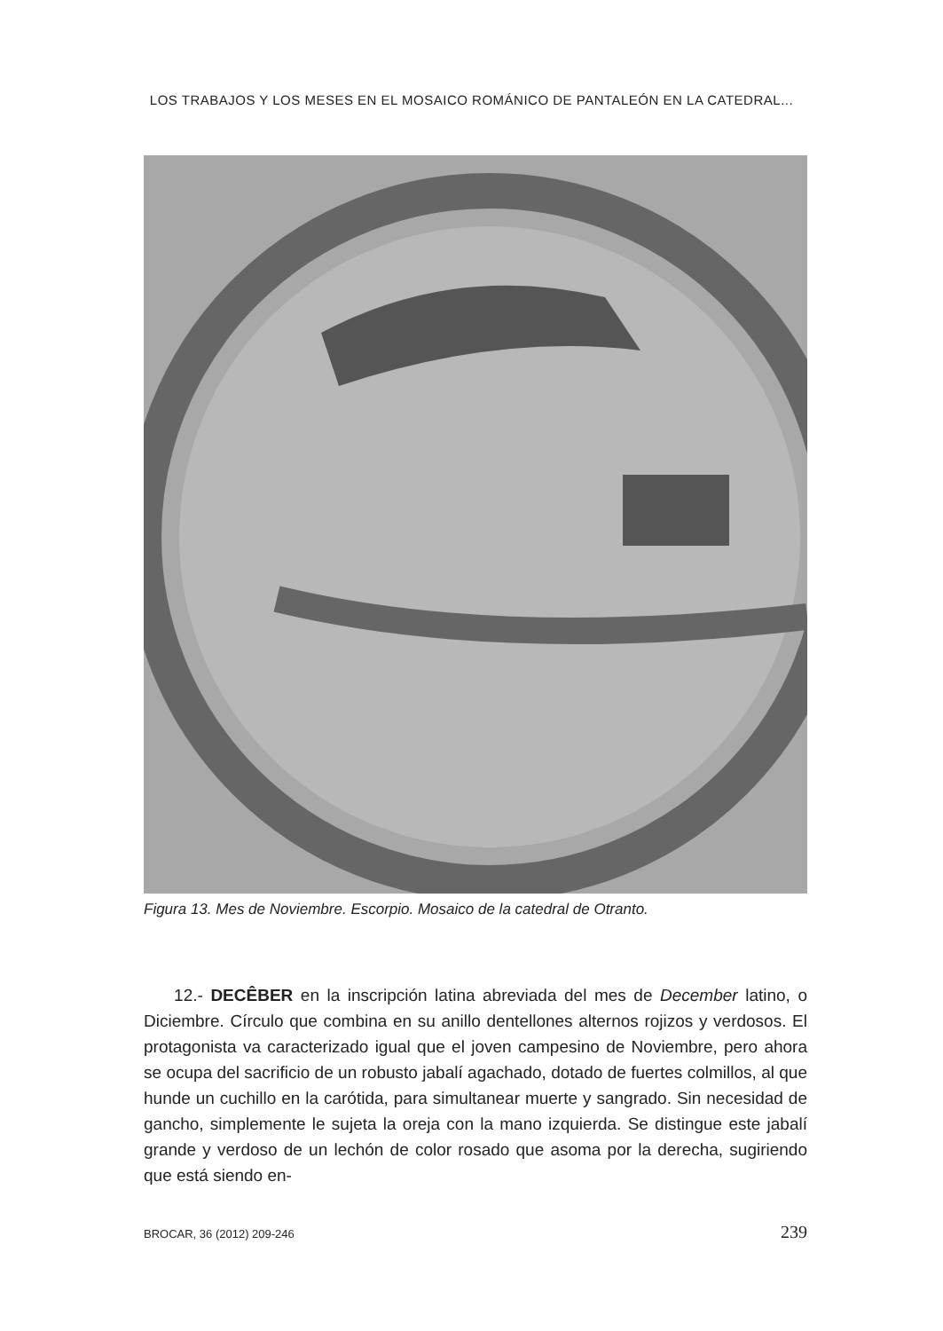LOS TRABAJOS Y LOS MESES EN EL MOSAICO ROMÁNICO DE PANTALEÓN EN LA CATEDRAL...
Figura 13. Mes de Noviembre. Escorpio. Mosaico de la catedral de Otranto.
12.- DECÊBER en la inscripción latina abreviada del mes de December latino, o Diciembre. Círculo que combina en su anillo dentellones alternos rojizos y verdosos. El protagonista va caracterizado igual que el joven campesino de Noviembre, pero ahora se ocupa del sacrificio de un robusto jabalí agachado, dotado de fuertes colmillos, al que hunde un cuchillo en la carótida, para simultanear muerte y sangrado. Sin necesidad de gancho, simplemente le sujeta la oreja con la mano izquierda. Se distingue este jabalí grande y verdoso de un lechón de color rosado que asoma por la derecha, sugiriendo que está siendo en-
BROCAR, 36 (2012) 209-246 239